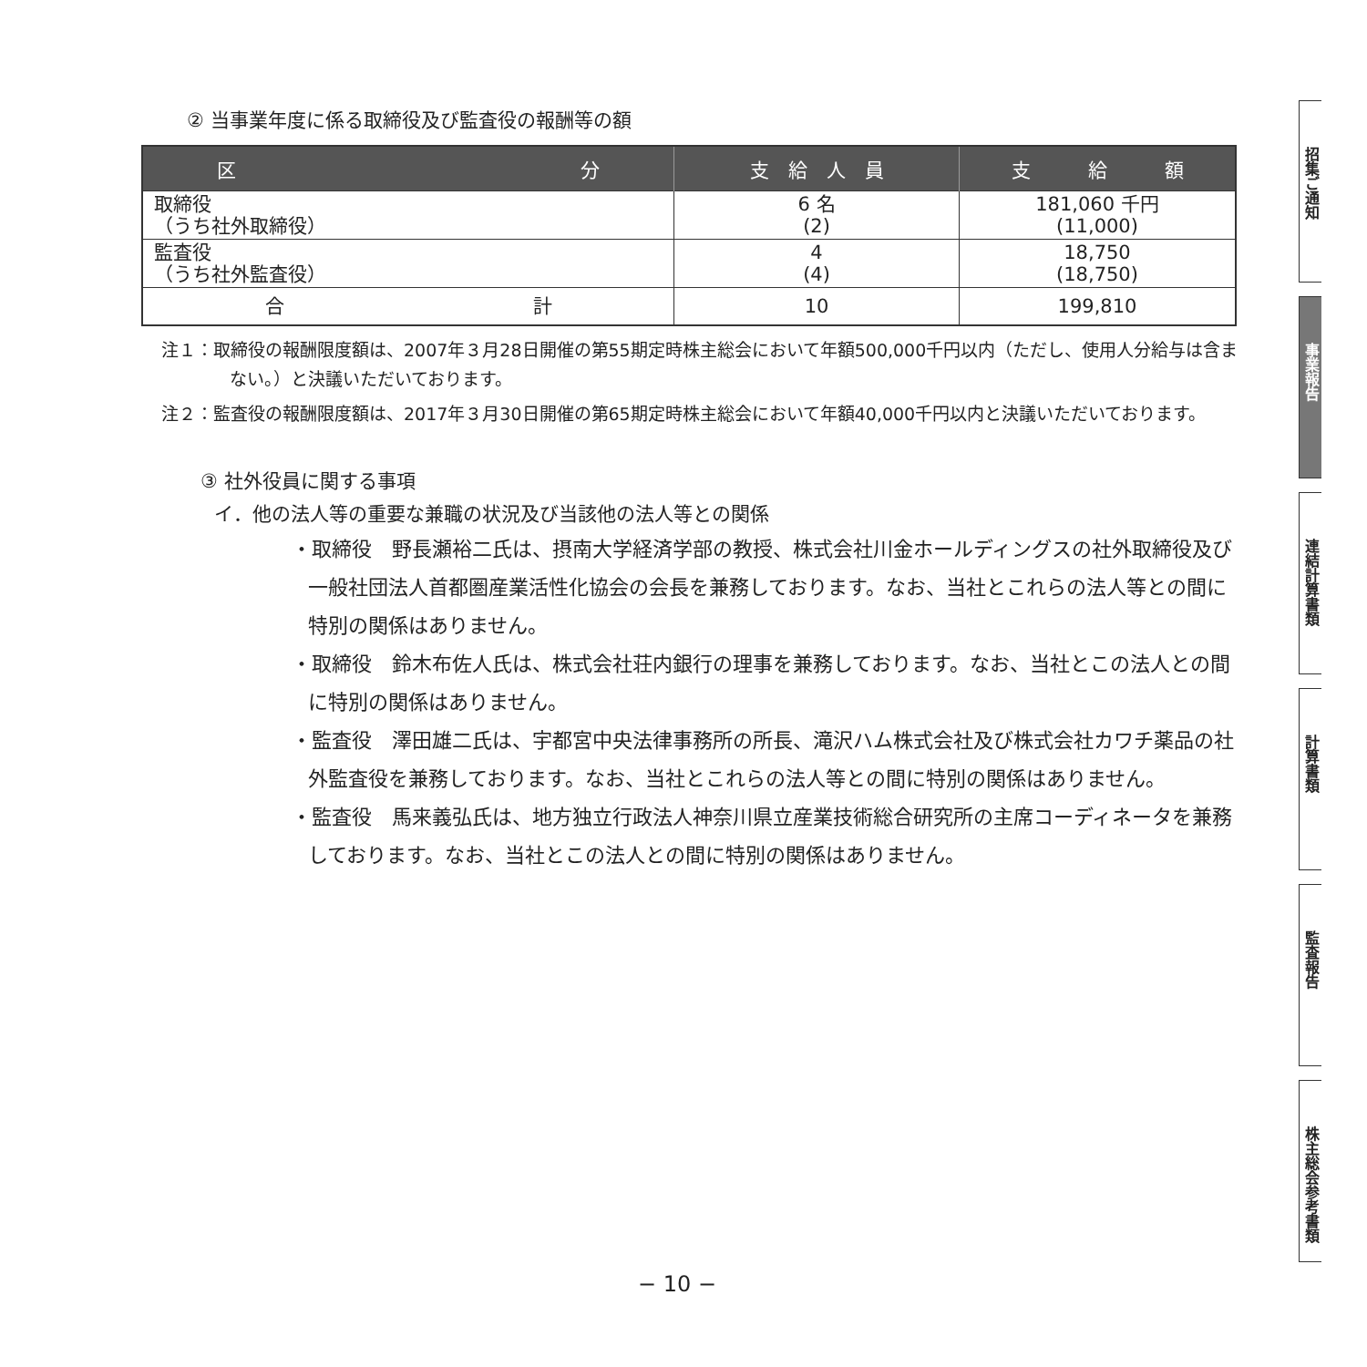② 当事業年度に係る取締役及び監査役の報酬等の額
| 区 分 | 支 給 人 員 | 支 給 額 |
| --- | --- | --- |
| 取締役 （うち社外取締役） | 6 名 (2) | 181,060 千円 (11,000) |
| 監査役 （うち社外監査役） | 4 (4) | 18,750 (18,750) |
| 合 計 | 10 | 199,810 |
注１：取締役の報酬限度額は、2007年３月28日開催の第55期定時株主総会において年額500,000千円以内（ただし、使用人分給与は含まない。）と決議いただいております。
注２：監査役の報酬限度額は、2017年３月30日開催の第65期定時株主総会において年額40,000千円以内と決議いただいております。
③ 社外役員に関する事項
イ．他の法人等の重要な兼職の状況及び当該他の法人等との関係
・取締役　野長瀬裕二氏は、摂南大学経済学部の教授、株式会社川金ホールディングスの社外取締役及び一般社団法人首都圏産業活性化協会の会長を兼務しております。なお、当社とこれらの法人等との間に特別の関係はありません。
・取締役　鈴木布佐人氏は、株式会社荘内銀行の理事を兼務しております。なお、当社とこの法人との間に特別の関係はありません。
・監査役　澤田雄二氏は、宇都宮中央法律事務所の所長、滝沢ハム株式会社及び株式会社カワチ薬品の社外監査役を兼務しております。なお、当社とこれらの法人等との間に特別の関係はありません。
・監査役　馬来義弘氏は、地方独立行政法人神奈川県立産業技術総合研究所の主席コーディネータを兼務しております。なお、当社とこの法人との間に特別の関係はありません。
− 10 −
招集ご通知
事業報告
連結計算書類
計算書類
監査報告
株主総会参考書類